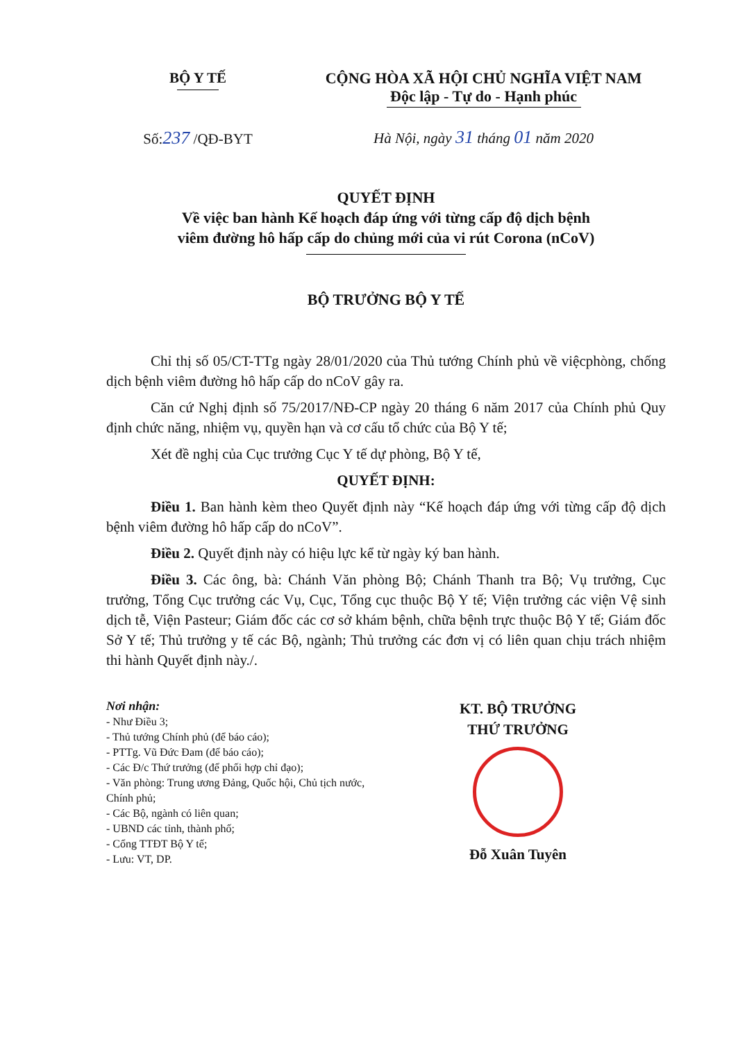BỘ Y TẾ
Số:237 /QĐ-BYT
CỘNG HÒA XÃ HỘI CHỦ NGHĨA VIỆT NAM
Độc lập - Tự do - Hạnh phúc
Hà Nội, ngày 31 tháng 01 năm 2020
QUYẾT ĐỊNH
Về việc ban hành Kế hoạch đáp ứng với từng cấp độ dịch bệnh
viêm đường hô hấp cấp do chủng mới của vi rút Corona (nCoV)
BỘ TRƯỞNG BỘ Y TẾ
Chỉ thị số 05/CT-TTg ngày 28/01/2020 của Thủ tướng Chính phủ về việcphòng, chống dịch bệnh viêm đường hô hấp cấp do nCoV gây ra.
Căn cứ Nghị định số 75/2017/NĐ-CP ngày 20 tháng 6 năm 2017 của Chính phủ Quy định chức năng, nhiệm vụ, quyền hạn và cơ cấu tổ chức của Bộ Y tế;
Xét đề nghị của Cục trưởng Cục Y tế dự phòng, Bộ Y tế,
QUYẾT ĐỊNH:
Điều 1. Ban hành kèm theo Quyết định này “Kế hoạch đáp ứng với từng cấp độ dịch bệnh viêm đường hô hấp cấp do nCoV”.
Điều 2. Quyết định này có hiệu lực kể từ ngày ký ban hành.
Điều 3. Các ông, bà: Chánh Văn phòng Bộ; Chánh Thanh tra Bộ; Vụ trưởng, Cục trưởng, Tổng Cục trưởng các Vụ, Cục, Tổng cục thuộc Bộ Y tế; Viện trưởng các viện Vệ sinh dịch tễ, Viện Pasteur; Giám đốc các cơ sở khám bệnh, chữa bệnh trực thuộc Bộ Y tế; Giám đốc Sở Y tế; Thủ trưởng y tế các Bộ, ngành; Thủ trưởng các đơn vị có liên quan chịu trách nhiệm thi hành Quyết định này./.
Nơi nhận:
- Như Điều 3;
- Thủ tướng Chính phủ (để báo cáo);
- PTTg. Vũ Đức Đam (để báo cáo);
- Các Đ/c Thứ trưởng (để phối hợp chỉ đạo);
- Văn phòng: Trung ương Đảng, Quốc hội, Chủ tịch nước, Chính phủ;
- Các Bộ, ngành có liên quan;
- UBND các tỉnh, thành phố;
- Cổng TTĐT Bộ Y tế;
- Lưu: VT, DP.
KT. BỘ TRƯỞNG
THỨ TRƯỞNG
Đỗ Xuân Tuyên